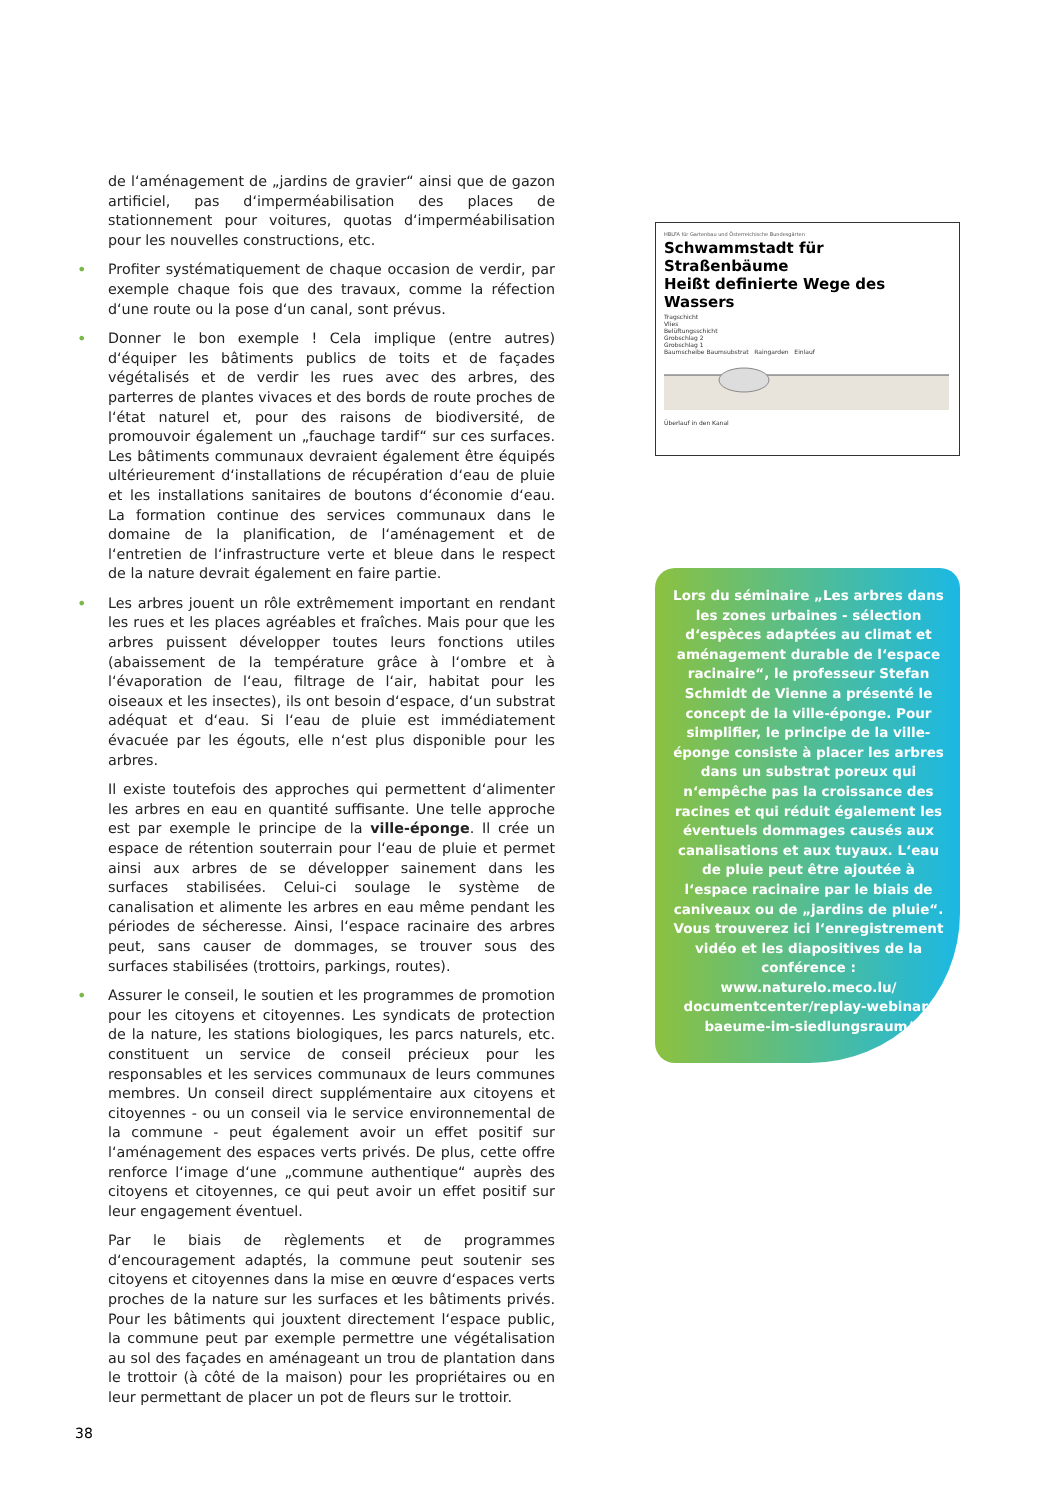de l‘aménagement de „jardins de gravier“ ainsi que de gazon artificiel, pas d‘imperméabilisation des places de stationnement pour voitures, quotas d‘imperméabilisation pour les nouvelles constructions, etc.
• Profiter systématiquement de chaque occasion de verdir, par exemple chaque fois que des travaux, comme la réfection d‘une route ou la pose d‘un canal, sont prévus.
• Donner le bon exemple ! Cela implique (entre autres) d‘équiper les bâtiments publics de toits et de façades végétalisés et de verdir les rues avec des arbres, des parterres de plantes vivaces et des bords de route proches de l‘état naturel et, pour des raisons de biodiversité, de promouvoir également un „fauchage tardif“ sur ces surfaces. Les bâtiments communaux devraient également être équipés ultérieurement d‘installations de récupération d‘eau de pluie et les installations sanitaires de boutons d‘économie d‘eau. La formation continue des services communaux dans le domaine de la planification, de l‘aménagement et de l‘entretien de l‘infrastructure verte et bleue dans le respect de la nature devrait également en faire partie.
• Les arbres jouent un rôle extrêmement important en rendant les rues et les places agréables et fraîches. Mais pour que les arbres puissent développer toutes leurs fonctions utiles (abaissement de la température grâce à l‘ombre et à l‘évaporation de l‘eau, filtrage de l‘air, habitat pour les oiseaux et les insectes), ils ont besoin d‘espace, d‘un substrat adéquat et d‘eau. Si l‘eau de pluie est immédiatement évacuée par les égouts, elle n‘est plus disponible pour les arbres.
Il existe toutefois des approches qui permettent d‘alimenter les arbres en eau en quantité suffisante. Une telle approche est par exemple le principe de la ville-éponge. Il crée un espace de rétention souterrain pour l‘eau de pluie et permet ainsi aux arbres de se développer sainement dans les surfaces stabilisées. Celui-ci soulage le système de canalisation et alimente les arbres en eau même pendant les périodes de sécheresse. Ainsi, l‘espace racinaire des arbres peut, sans causer de dommages, se trouver sous des surfaces stabilisées (trottoirs, parkings, routes).
• Assurer le conseil, le soutien et les programmes de promotion pour les citoyens et citoyennes. Les syndicats de protection de la nature, les stations biologiques, les parcs naturels, etc. constituent un service de conseil précieux pour les responsables et les services communaux de leurs communes membres. Un conseil direct supplémentaire aux citoyens et citoyennes - ou un conseil via le service environnemental de la commune - peut également avoir un effet positif sur l‘aménagement des espaces verts privés. De plus, cette offre renforce l‘image d‘une „commune authentique“ auprès des citoyens et citoyennes, ce qui peut avoir un effet positif sur leur engagement éventuel.
Par le biais de règlements et de programmes d‘encouragement adaptés, la commune peut soutenir ses citoyens et citoyennes dans la mise en œuvre d‘espaces verts proches de la nature sur les surfaces et les bâtiments privés. Pour les bâtiments qui jouxtent directement l‘espace public, la commune peut par exemple permettre une végétalisation au sol des façades en aménageant un trou de plantation dans le trottoir (à côté de la maison) pour les propriétaires ou en leur permettant de placer un pot de fleurs sur le trottoir.
HBLFA für Gartenbau und Österreichische Bundesgärten
Schwammstadt für Straßenbäume
Heißt definierte Wege des Wassers
Tragschicht
Vlies
Belüftungsschicht
Grobschlag 2
Grobschlag 1
Baumscheibe Baumsubstrat Raingarden Einlauf
Überlauf in den Kanal
Lors du séminaire „Les arbres dans les zones urbaines - sélection d‘espèces adaptées au climat et aménagement durable de l‘espace racinaire“, le professeur Stefan Schmidt de Vienne a présenté le concept de la ville-éponge. Pour simplifier, le principe de la ville-éponge consiste à placer les arbres dans un substrat poreux qui n‘empêche pas la croissance des racines et qui réduit également les éventuels dommages causés aux canalisations et aux tuyaux. L‘eau de pluie peut être ajoutée à l‘espace racinaire par le biais de caniveaux ou de „jardins de pluie“. Vous trouverez ici l‘enregistrement vidéo et les diapositives de la conférence : www.naturelo.meco.lu/ documentcenter/replay-webinar-baeume-im-siedlungsraum/
38